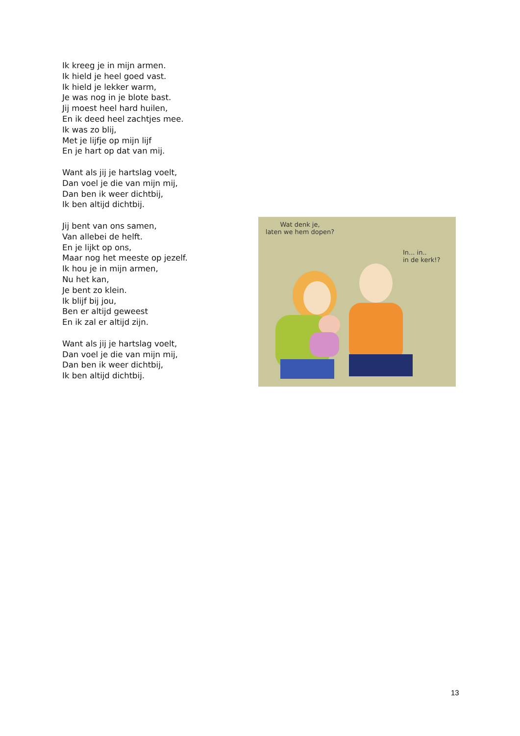Ik kreeg je in mijn armen.
Ik hield je heel goed vast.
Ik hield je lekker warm,
Je was nog in je blote bast.
Jij moest heel hard huilen,
En ik deed heel zachtjes mee.
Ik was zo blij,
Met je lijfje op mijn lijf
En je hart op dat van mij.
Want als jij je hartslag voelt,
Dan voel je die van mijn mij,
Dan ben ik weer dichtbij,
Ik ben altijd dichtbij.
Jij bent van ons samen,
Van allebei de helft.
En je lijkt op ons,
Maar nog het meeste op jezelf.
Ik hou je in mijn armen,
Nu het kan,
Je bent zo klein.
Ik blijf bij jou,
Ben er altijd geweest
En ik zal er altijd zijn.
Want als jij je hartslag voelt,
Dan voel je die van mijn mij,
Dan ben ik weer dichtbij,
Ik ben altijd dichtbij.
Wat denk je,
laten we hem dopen?
In... in..
in de kerk!?
13